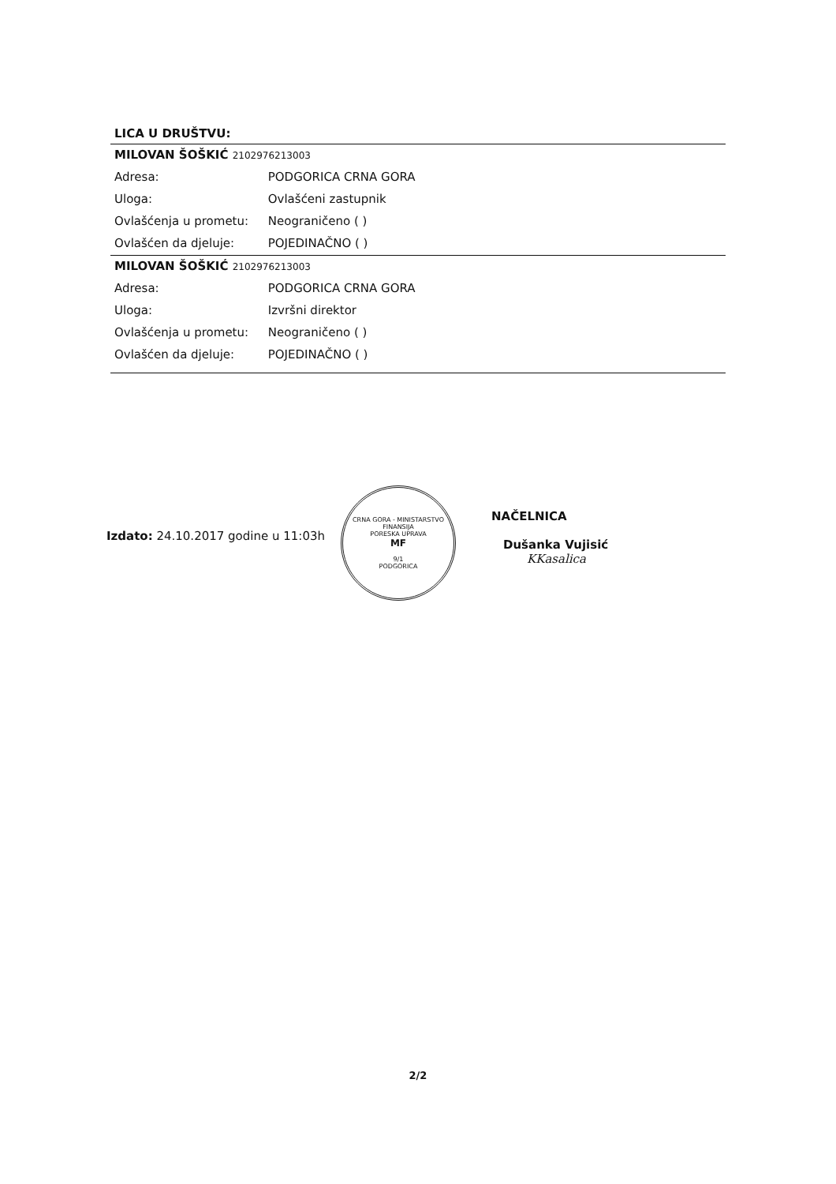LICA U DRUŠTVU:
MILOVAN ŠOŠKIĆ 2102976213003
Adresa: PODGORICA CRNA GORA
Uloga: Ovlašćeni zastupnik
Ovlašćenja u prometu: Neograničeno ( )
Ovlašćen da djeluje: POJEDINAČNO ( )
MILOVAN ŠOŠKIĆ 2102976213003
Adresa: PODGORICA CRNA GORA
Uloga: Izvršni direktor
Ovlašćenja u prometu: Neograničeno ( )
Ovlašćen da djeluje: POJEDINAČNO ( )
Izdato: 24.10.2017 godine u 11:03h
CRNA GORA - MINISTARSTVO FINANSIJA
PORESKA UPRAVA
MF
9/1
PODGORICA
NAČELNICA
Dušanka Vujisić
KKasalica
2/2